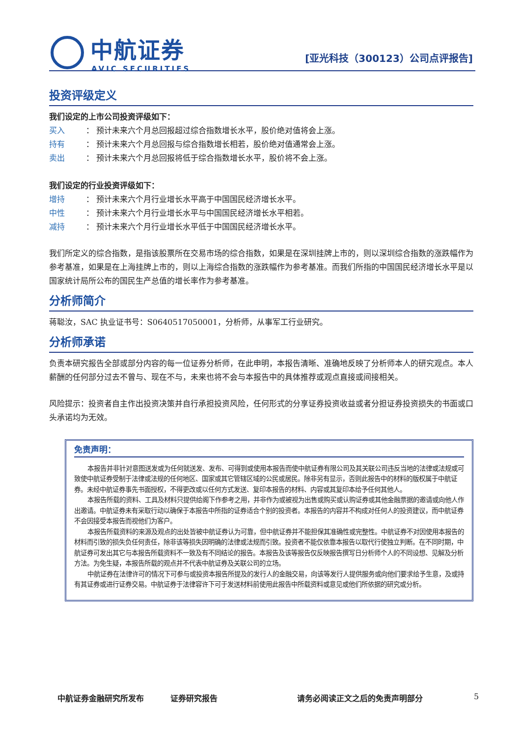中航证券
AVIC SECURITIES
[亚光科技（300123）公司点评报告]
投资评级定义
我们设定的上市公司投资评级如下：
买入 ： 预计未来六个月总回报超过综合指数增长水平，股价绝对值将会上涨。
持有 ： 预计未来六个月总回报与综合指数增长相若，股价绝对值通常会上涨。
卖出 ： 预计未来六个月总回报将低于综合指数增长水平，股价将不会上涨。
我们设定的行业投资评级如下：
增持 ： 预计未来六个月行业增长水平高于中国国民经济增长水平。
中性 ： 预计未来六个月行业增长水平与中国国民经济增长水平相若。
减持 ： 预计未来六个月行业增长水平低于中国国民经济增长水平。
我们所定义的综合指数，是指该股票所在交易市场的综合指数，如果是在深圳挂牌上市的，则以深圳综合指数的涨跌幅作为参考基准，如果是在上海挂牌上市的，则以上海综合指数的涨跌幅作为参考基准。而我们所指的中国国民经济增长水平是以国家统计局所公布的国民生产总值的增长率作为参考基准。
分析师简介
蒋聪汝，SAC 执业证书号：S0640517050001，分析师，从事军工行业研究。
分析师承诺
负责本研究报告全部或部分内容的每一位证券分析师，在此申明，本报告清晰、准确地反映了分析师本人的研究观点。本人薪酬的任何部分过去不曾与、现在不与，未来也将不会与本报告中的具体推荐或观点直接或间接相关。
风险提示：投资者自主作出投资决策并自行承担投资风险，任何形式的分享证券投资收益或者分担证券投资损失的书面或口头承诺均为无效。
免责声明：
本报告并非针对意图送发或为任何就送发、发布、可得到或使用本报告而使中航证券有限公司及其关联公司违反当地的法律或法规或可致使中航证券受制于法律或法规的任何地区、国家或其它管辖区域的公民或居民。除非另有显示，否则此报告中的材料的版权属于中航证券。未经中航证券事先书面授权，不得更改或以任何方式发送、复印本报告的材料、内容或其复印本给予任何其他人。
本报告所载的资料、工具及材料只提供给阁下作参考之用，并非作为或被视为出售或购买或认购证券或其他金融票据的邀请或向他人作出邀请。中航证券未有采取行动以确保于本报告中所指的证券适合个别的投资者。本报告的内容并不构成对任何人的投资建议，而中航证券不会因接受本报告而视他们为客户。
本报告所载资料的来源及观点的出处皆被中航证券认为可靠，但中航证券并不能担保其准确性或完整性。中航证券不对因使用本报告的材料而引致的损失负任何责任，除非该等损失因明确的法律或法规而引致。投资者不能仅依靠本报告以取代行使独立判断。在不同时期，中航证券可发出其它与本报告所载资料不一致及有不同结论的报告。本报告及该等报告仅反映报告撰写日分析师个人的不同设想、见解及分析方法。为免生疑，本报告所载的观点并不代表中航证券及关联公司的立场。
中航证券在法律许可的情况下可参与或投资本报告所提及的发行人的金融交易，向该等发行人提供服务或向他们要求给予生意，及或持有其证券或进行证券交易。中航证券于法律容许下可于发送材料前使用此报告中所载资料或意见或他们所依据的研究或分析。
中航证券金融研究所发布 证券研究报告 请务必阅读正文之后的免责声明部分 5